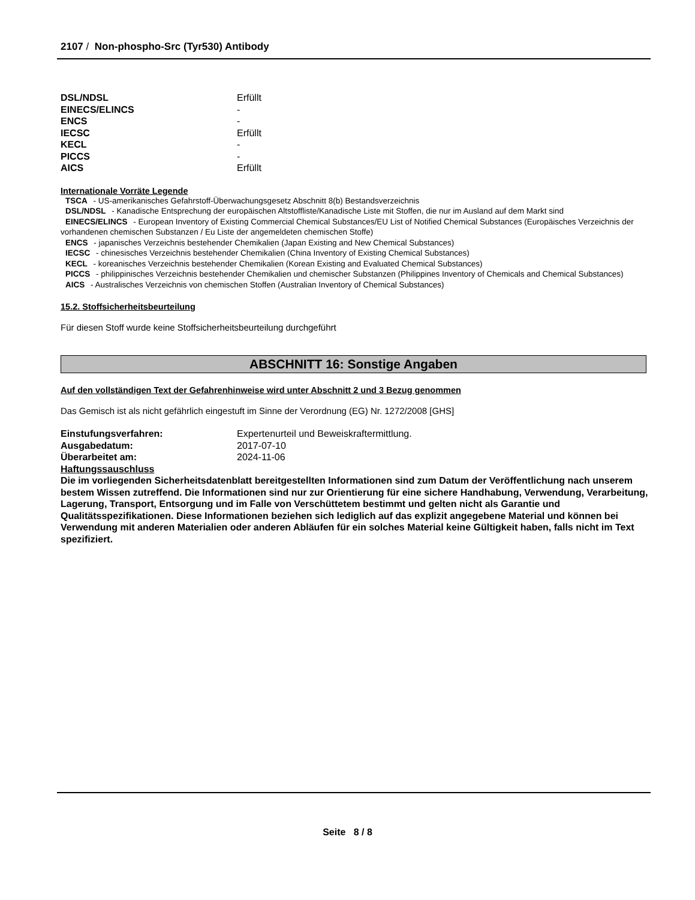2107 / Non-phospho-Src (Tyr530) Antibody
| DSL/NDSL | Erfüllt |
| EINECS/ELINCS | - |
| ENCS | - |
| IECSC | Erfüllt |
| KECL | - |
| PICCS | - |
| AICS | Erfüllt |
Internationale Vorräte Legende
TSCA - US-amerikanisches Gefahrstoff-Überwachungsgesetz Abschnitt 8(b) Bestandsverzeichnis
DSL/NDSL - Kanadische Entsprechung der europäischen Altstoffliste/Kanadische Liste mit Stoffen, die nur im Ausland auf dem Markt sind
EINECS/ELINCS - European Inventory of Existing Commercial Chemical Substances/EU List of Notified Chemical Substances (Europäisches Verzeichnis der vorhandenen chemischen Substanzen / Eu Liste der angemeldeten chemischen Stoffe)
ENCS - japanisches Verzeichnis bestehender Chemikalien (Japan Existing and New Chemical Substances)
IECSC - chinesisches Verzeichnis bestehender Chemikalien (China Inventory of Existing Chemical Substances)
KECL - koreanisches Verzeichnis bestehender Chemikalien (Korean Existing and Evaluated Chemical Substances)
PICCS - philippinisches Verzeichnis bestehender Chemikalien und chemischer Substanzen (Philippines Inventory of Chemicals and Chemical Substances)
AICS - Australisches Verzeichnis von chemischen Stoffen (Australian Inventory of Chemical Substances)
15.2. Stoffsicherheitsbeurteilung
Für diesen Stoff wurde keine Stoffsicherheitsbeurteilung durchgeführt
ABSCHNITT 16: Sonstige Angaben
Auf den vollständigen Text der Gefahrenhinweise wird unter Abschnitt 2 und 3 Bezug genommen
Das Gemisch ist als nicht gefährlich eingestuft im Sinne der Verordnung (EG) Nr. 1272/2008 [GHS]
| Einstufungsverfahren: | Expertenurteil und Beweiskraftermittlung. |
| Ausgabedatum: | 2017-07-10 |
| Überarbeitet am: | 2024-11-06 |
Haftungssauschluss
Die im vorliegenden Sicherheitsdatenblatt bereitgestellten Informationen sind zum Datum der Veröffentlichung nach unserem bestem Wissen zutreffend. Die Informationen sind nur zur Orientierung für eine sichere Handhabung, Verwendung, Verarbeitung, Lagerung, Transport, Entsorgung und im Falle von Verschüttetem bestimmt und gelten nicht als Garantie und Qualitätsspezifikationen. Diese Informationen beziehen sich lediglich auf das explizit angegebene Material und können bei Verwendung mit anderen Materialien oder anderen Abläufen für ein solches Material keine Gültigkeit haben, falls nicht im Text spezifiziert.
Seite 8 / 8